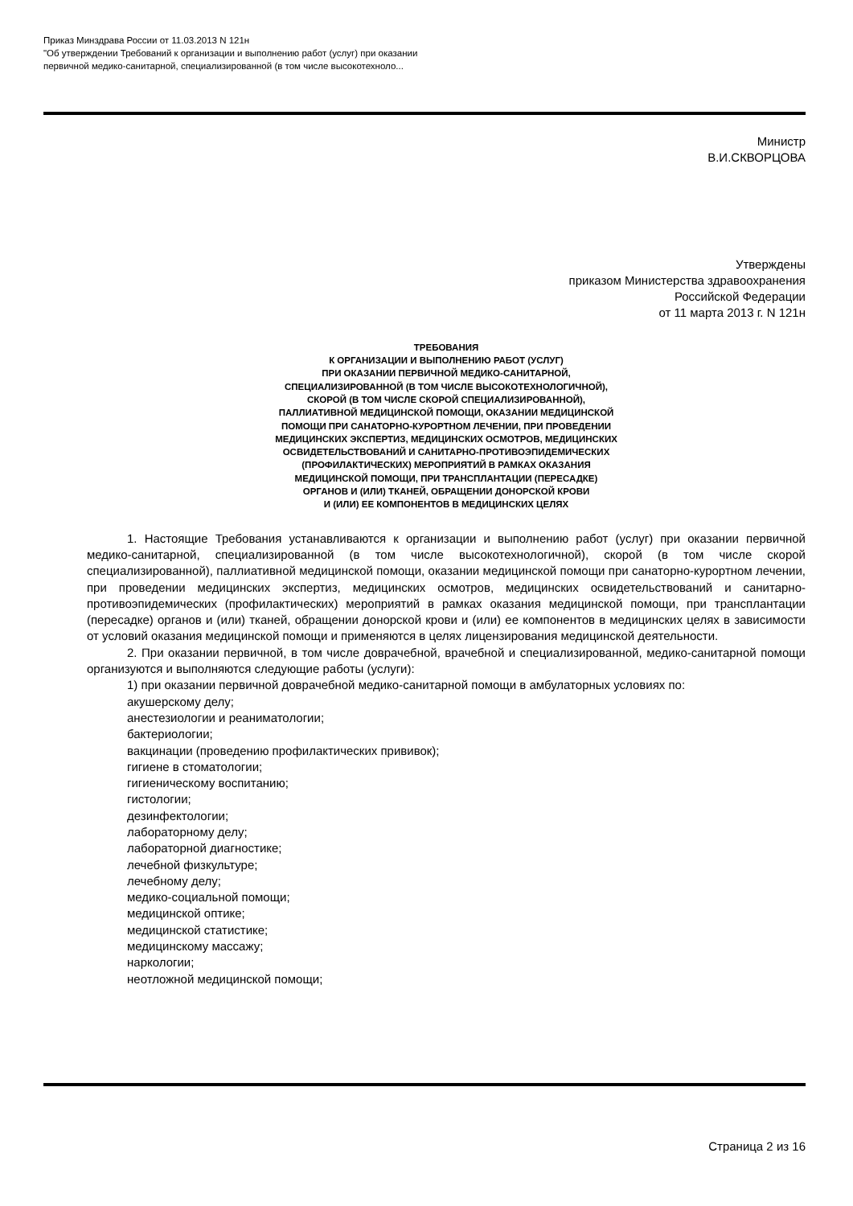Приказ Минздрава России от 11.03.2013 N 121н
"Об утверждении Требований к организации и выполнению работ (услуг) при оказании первичной медико-санитарной, специализированной (в том числе высокотехноло...
Министр
В.И.СКВОРЦОВА
Утверждены
приказом Министерства здравоохранения
Российской Федерации
от 11 марта 2013 г. N 121н
ТРЕБОВАНИЯ
К ОРГАНИЗАЦИИ И ВЫПОЛНЕНИЮ РАБОТ (УСЛУГ)
ПРИ ОКАЗАНИИ ПЕРВИЧНОЙ МЕДИКО-САНИТАРНОЙ,
СПЕЦИАЛИЗИРОВАННОЙ (В ТОМ ЧИСЛЕ ВЫСОКОТЕХНОЛОГИЧНОЙ),
СКОРОЙ (В ТОМ ЧИСЛЕ СКОРОЙ СПЕЦИАЛИЗИРОВАННОЙ),
ПАЛЛИАТИВНОЙ МЕДИЦИНСКОЙ ПОМОЩИ, ОКАЗАНИИ МЕДИЦИНСКОЙ
ПОМОЩИ ПРИ САНАТОРНО-КУРОРТНОМ ЛЕЧЕНИИ, ПРИ ПРОВЕДЕНИИ
МЕДИЦИНСКИХ ЭКСПЕРТИЗ, МЕДИЦИНСКИХ ОСМОТРОВ, МЕДИЦИНСКИХ
ОСВИДЕТЕЛЬСТВОВАНИЙ И САНИТАРНО-ПРОТИВОЭПИДЕМИЧЕСКИХ
(ПРОФИЛАКТИЧЕСКИХ) МЕРОПРИЯТИЙ В РАМКАХ ОКАЗАНИЯ
МЕДИЦИНСКОЙ ПОМОЩИ, ПРИ ТРАНСПЛАНТАЦИИ (ПЕРЕСАДКЕ)
ОРГАНОВ И (ИЛИ) ТКАНЕЙ, ОБРАЩЕНИИ ДОНОРСКОЙ КРОВИ
И (ИЛИ) ЕЕ КОМПОНЕНТОВ В МЕДИЦИНСКИХ ЦЕЛЯХ
1. Настоящие Требования устанавливаются к организации и выполнению работ (услуг) при оказании первичной медико-санитарной, специализированной (в том числе высокотехнологичной), скорой (в том числе скорой специализированной), паллиативной медицинской помощи, оказании медицинской помощи при санаторно-курортном лечении, при проведении медицинских экспертиз, медицинских осмотров, медицинских освидетельствований и санитарно-противоэпидемических (профилактических) мероприятий в рамках оказания медицинской помощи, при трансплантации (пересадке) органов и (или) тканей, обращении донорской крови и (или) ее компонентов в медицинских целях в зависимости от условий оказания медицинской помощи и применяются в целях лицензирования медицинской деятельности.
2. При оказании первичной, в том числе доврачебной, врачебной и специализированной, медико-санитарной помощи организуются и выполняются следующие работы (услуги):
1) при оказании первичной доврачебной медико-санитарной помощи в амбулаторных условиях по:
акушерскому делу;
анестезиологии и реаниматологии;
бактериологии;
вакцинации (проведению профилактических прививок);
гигиене в стоматологии;
гигиеническому воспитанию;
гистологии;
дезинфектологии;
лабораторному делу;
лабораторной диагностике;
лечебной физкультуре;
лечебному делу;
медико-социальной помощи;
медицинской оптике;
медицинской статистике;
медицинскому массажу;
наркологии;
неотложной медицинской помощи;
Страница 2 из 16